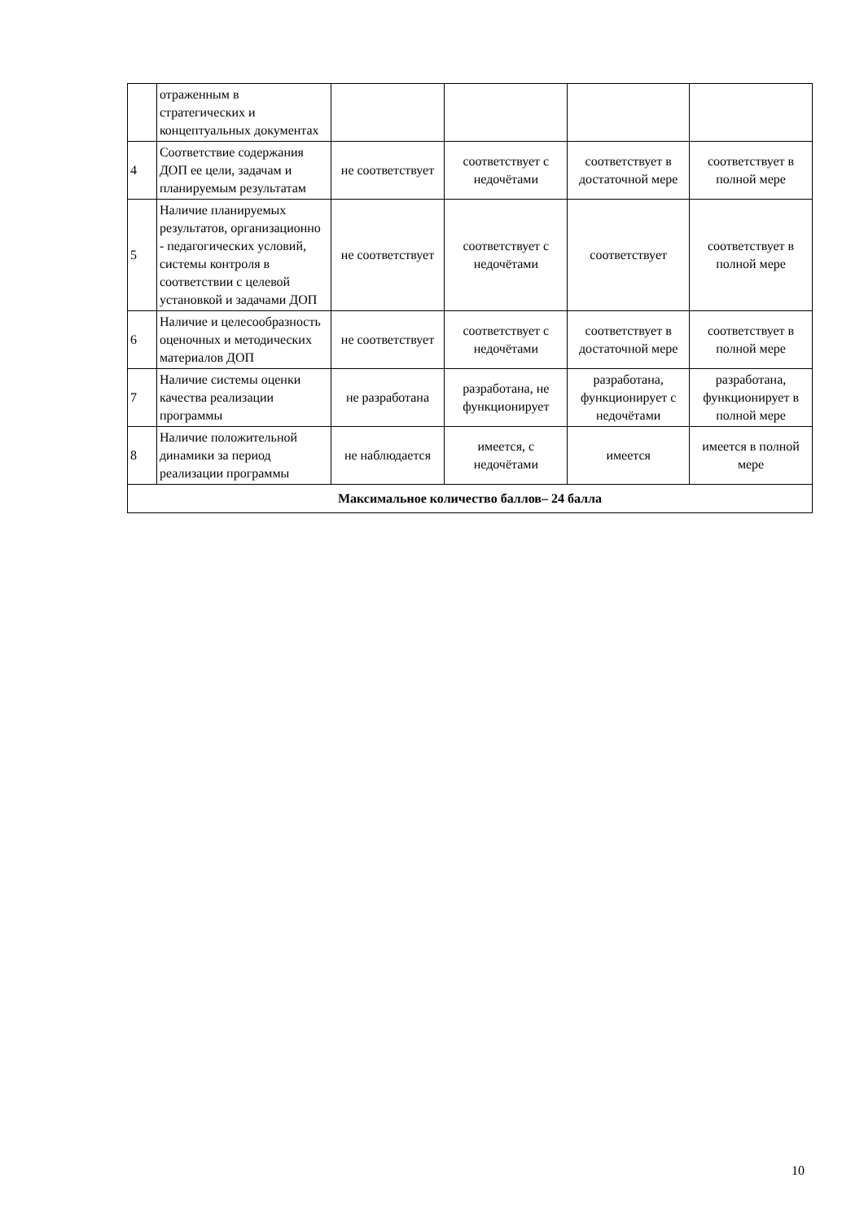| | отраженным в стратегических и концептуальных документах | | | | |
| 4 | Соответствие содержания ДОП ее цели, задачам и планируемым результатам | не соответствует | соответствует с недочётами | соответствует в достаточной мере | соответствует в полной мере |
| 5 | Наличие планируемых результатов, организационно - педагогических условий, системы контроля в соответствии с целевой установкой и задачами ДОП | не соответствует | соответствует с недочётами | соответствует | соответствует в полной мере |
| 6 | Наличие и целесообразность оценочных и методических материалов ДОП | не соответствует | соответствует с недочётами | соответствует в достаточной мере | соответствует в полной мере |
| 7 | Наличие системы оценки качества реализации программы | не разработана | разработана, не функционирует | разработана, функционирует с недочётами | разработана, функционирует в полной мере |
| 8 | Наличие положительной динамики за период реализации программы | не наблюдается | имеется, с недочётами | имеется | имеется в полной мере |
| Максимальное количество баллов– 24 балла | | | | | |
10